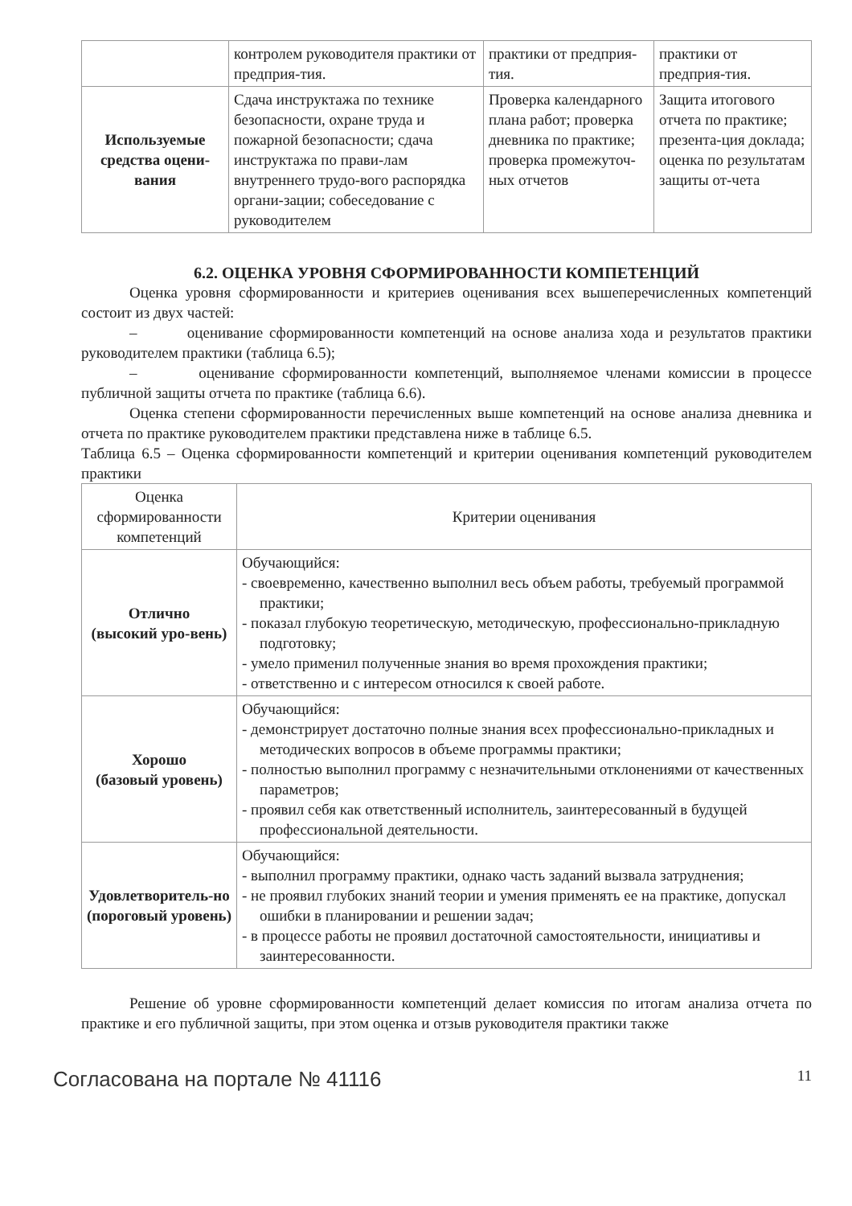| | контролем руководителя практики от предприя-тия. | практики от предприя-тия. | практики от предприя-тия. |
| Используемые средства оцени-вания | Сдача инструктажа по технике безопасности, охране труда и пожарной безопасности; сдача инструктажа по прави-лам внутреннего трудо-вого распорядка органи-зации; собеседование с руководителем | Проверка календарного плана работ; проверка дневника по практике; проверка промежуточ-ных отчетов | Защита итогового отчета по практике; презента-ция доклада; оценка по результатам защиты от-чета |
6.2. ОЦЕНКА УРОВНЯ СФОРМИРОВАННОСТИ КОМПЕТЕНЦИЙ
Оценка уровня сформированности и критериев оценивания всех вышеперечисленных компетенций состоит из двух частей:
– оценивание сформированности компетенций на основе анализа хода и результатов практики руководителем практики (таблица 6.5);
– оценивание сформированности компетенций, выполняемое членами комиссии в процессе публичной защиты отчета по практике (таблица 6.6).
Оценка степени сформированности перечисленных выше компетенций на основе анализа дневника и отчета по практике руководителем практики представлена ниже в таблице 6.5.
Таблица 6.5 – Оценка сформированности компетенций и критерии оценивания компетенций руководителем практики
| Оценка сформированности компетенций | Критерии оценивания |
| --- | --- |
| Отлично (высокий уро-вень) | Обучающийся: - своевременно, качественно выполнил весь объем работы, требуемый программой практики; - показал глубокую теоретическую, методическую, профессионально-прикладную подготовку; - умело применил полученные знания во время прохождения практики; - ответственно и с интересом относился к своей работе. |
| Хорошо (базовый уровень) | Обучающийся: - демонстрирует достаточно полные знания всех профессионально-прикладных и методических вопросов в объеме программы практики; - полностью выполнил программу с незначительными отклонениями от качественных параметров; - проявил себя как ответственный исполнитель, заинтересованный в будущей профессиональной деятельности. |
| Удовлетворитель-но (пороговый уровень) | Обучающийся: - выполнил программу практики, однако часть заданий вызвала затруднения; - не проявил глубоких знаний теории и умения применять ее на практике, допускал ошибки в планировании и решении задач; - в процессе работы не проявил достаточной самостоятельности, инициативы и заинтересованности. |
Решение об уровне сформированности компетенций делает комиссия по итогам анализа отчета по практике и его публичной защиты, при этом оценка и отзыв руководителя практики также
Согласована на портале № 41116 11